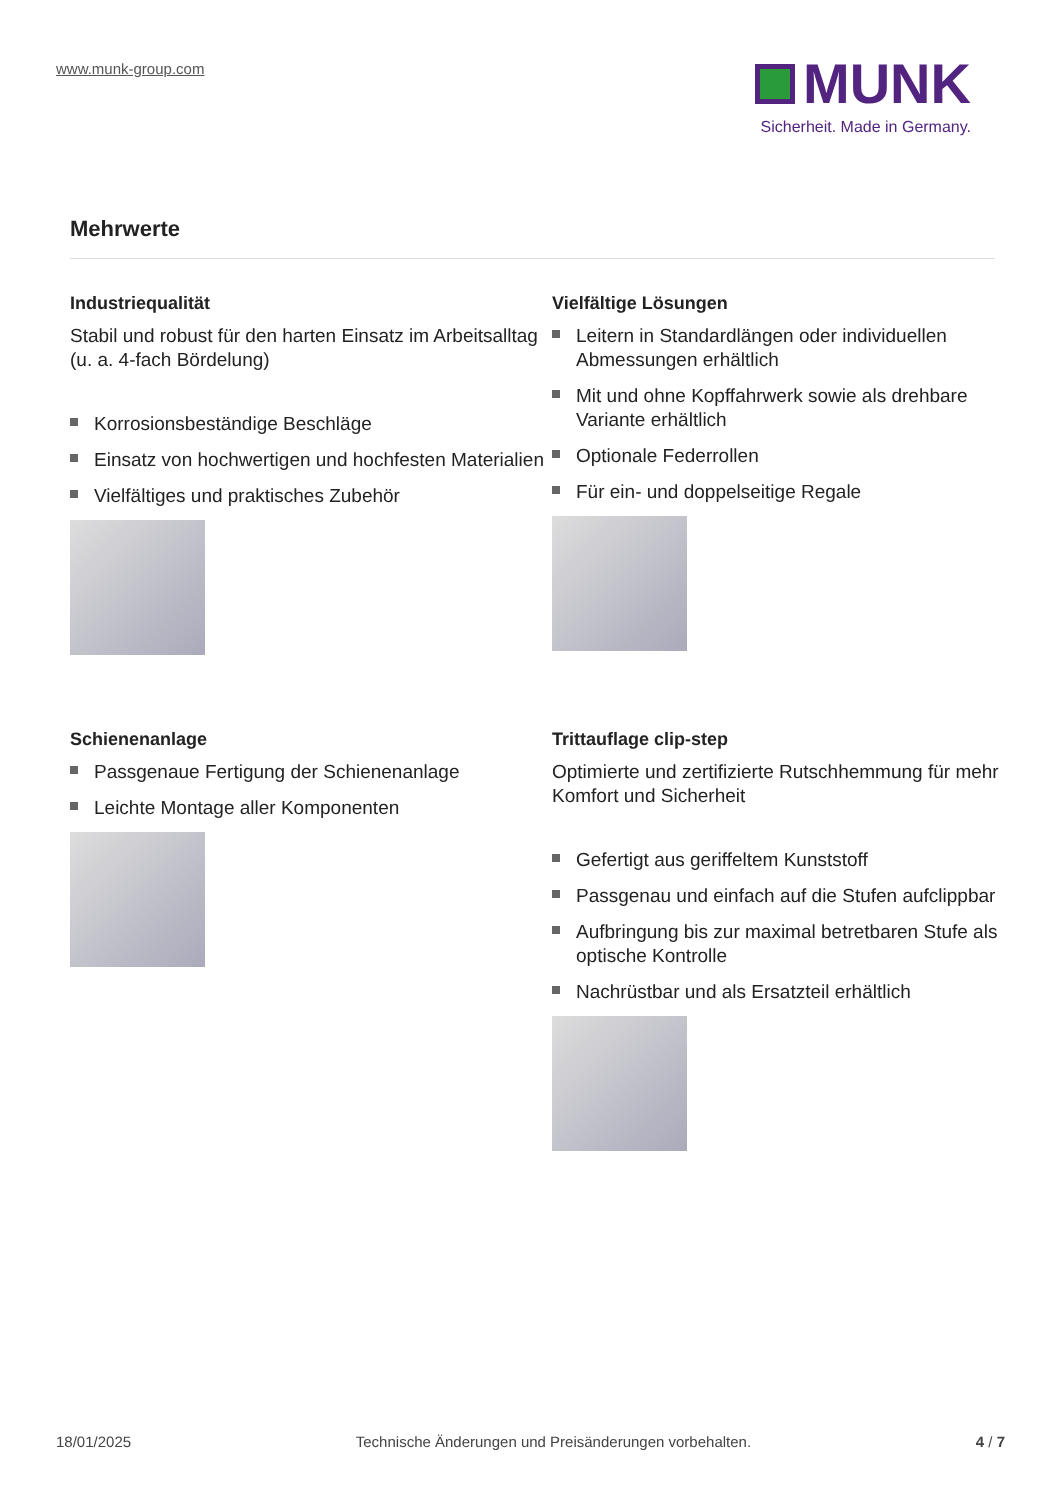www.munk-group.com
MUNK
Sicherheit. Made in Germany.
Mehrwerte
Industriequalität
Stabil und robust für den harten Einsatz im Arbeitsalltag (u. a. 4-fach Bördelung)
Korrosionsbeständige Beschläge
Einsatz von hochwertigen und hochfesten Materialien
Vielfältiges und praktisches Zubehör
Vielfältige Lösungen
Leitern in Standardlängen oder individuellen Abmessungen erhältlich
Mit und ohne Kopffahrwerk sowie als drehbare Variante erhältlich
Optionale Federrollen
Für ein- und doppelseitige Regale
Schienenanlage
Passgenaue Fertigung der Schienenanlage
Leichte Montage aller Komponenten
Trittauflage clip-step
Optimierte und zertifizierte Rutschhemmung für mehr Komfort und Sicherheit
Gefertigt aus geriffeltem Kunststoff
Passgenau und einfach auf die Stufen aufclippbar
Aufbringung bis zur maximal betretbaren Stufe als optische Kontrolle
Nachrüstbar und als Ersatzteil erhältlich
18/01/2025 Technische Änderungen und Preisänderungen vorbehalten. 4 / 7